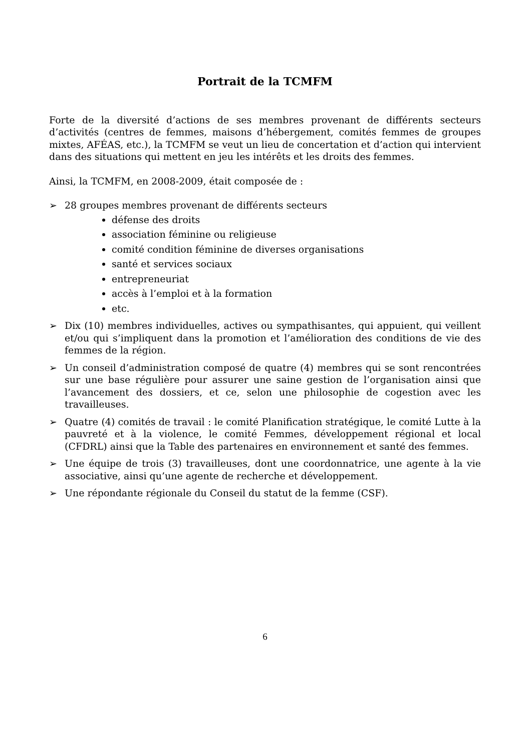Portrait de la TCMFM
Forte de la diversité d’actions de ses membres provenant de différents secteurs d’activités (centres de femmes, maisons d’hébergement, comités femmes de groupes mixtes, AFÉAS, etc.), la TCMFM se veut un lieu de concertation et d’action qui intervient dans des situations qui mettent en jeu les intérêts et les droits des femmes.
Ainsi, la TCMFM, en 2008-2009, était composée de :
➢ 28 groupes membres provenant de différents secteurs
défense des droits
association féminine ou religieuse
comité condition féminine de diverses organisations
santé et services sociaux
entrepreneuriat
accès à l’emploi et à la formation
etc.
➢ Dix (10) membres individuelles, actives ou sympathisantes, qui appuient, qui veillent et/ou qui s’impliquent dans la promotion et l’amélioration des conditions de vie des femmes de la région.
➢ Un conseil d’administration composé de quatre (4) membres qui se sont rencontrées sur une base régulière pour assurer une saine gestion de l’organisation ainsi que l’avancement des dossiers, et ce, selon une philosophie de cogestion avec les travailleuses.
➢ Quatre (4) comités de travail : le comité Planification stratégique, le comité Lutte à la pauvreté et à la violence, le comité Femmes, développement régional et local (CFDRL) ainsi que la Table des partenaires en environnement et santé des femmes.
➢ Une équipe de trois (3) travailleuses, dont une coordonnatrice, une agente à la vie associative, ainsi qu’une agente de recherche et développement.
➢ Une répondante régionale du Conseil du statut de la femme (CSF).
6